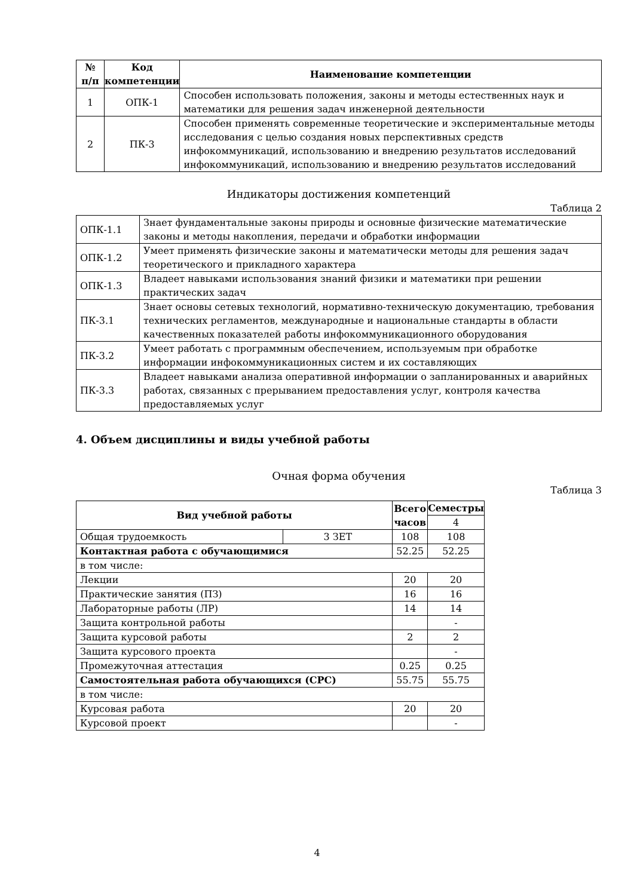| № п/п | Код компетенции | Наименование компетенции |
| --- | --- | --- |
| 1 | ОПК-1 | Способен использовать положения, законы и методы естественных наук и математики для решения задач инженерной деятельности |
| 2 | ПК-3 | Способен применять современные теоретические и экспериментальные методы исследования с целью создания новых перспективных средств инфокоммуникаций, использованию и внедрению результатов исследований инфокоммуникаций, использованию и внедрению результатов исследований |
Индикаторы достижения компетенций
Таблица 2
| ОПК-1.1 | Знает фундаментальные законы природы и основные физические математические законы и методы накопления, передачи и обработки информации |
| ОПК-1.2 | Умеет применять физические законы и математически методы для решения задач теоретического и прикладного характера |
| ОПК-1.3 | Владеет навыками использования знаний физики и математики при решении практических задач |
| ПК-3.1 | Знает основы сетевых технологий, нормативно-техническую документацию, требования технических регламентов, международные и национальные стандарты в области качественных показателей работы инфокоммуникационного оборудования |
| ПК-3.2 | Умеет работать с программным обеспечением, используемым при обработке информации инфокоммуникационных систем и их составляющих |
| ПК-3.3 | Владеет навыками анализа оперативной информации о запланированных и аварийных работах, связанных с прерыванием предоставления услуг, контроля качества предоставляемых услуг |
4. Объем дисциплины и виды учебной работы
Очная форма обучения
Таблица 3
| Вид учебной работы | | Всего часов | Семестры |
| --- | --- | --- | --- |
| | | | 4 |
| Общая трудоемкость | 3 ЗЕТ | 108 | 108 |
| Контактная работа с обучающимися | | 52.25 | 52.25 |
| в том числе: | | | |
| Лекции | | 20 | 20 |
| Практические занятия (ПЗ) | | 16 | 16 |
| Лабораторные работы (ЛР) | | 14 | 14 |
| Защита контрольной работы | | | - |
| Защита курсовой работы | | 2 | 2 |
| Защита курсового проекта | | | - |
| Промежуточная аттестация | | 0.25 | 0.25 |
| Самостоятельная работа обучающихся (СРС) | | 55.75 | 55.75 |
| в том числе: | | | |
| Курсовая работа | | 20 | 20 |
| Курсовой проект | | | - |
4